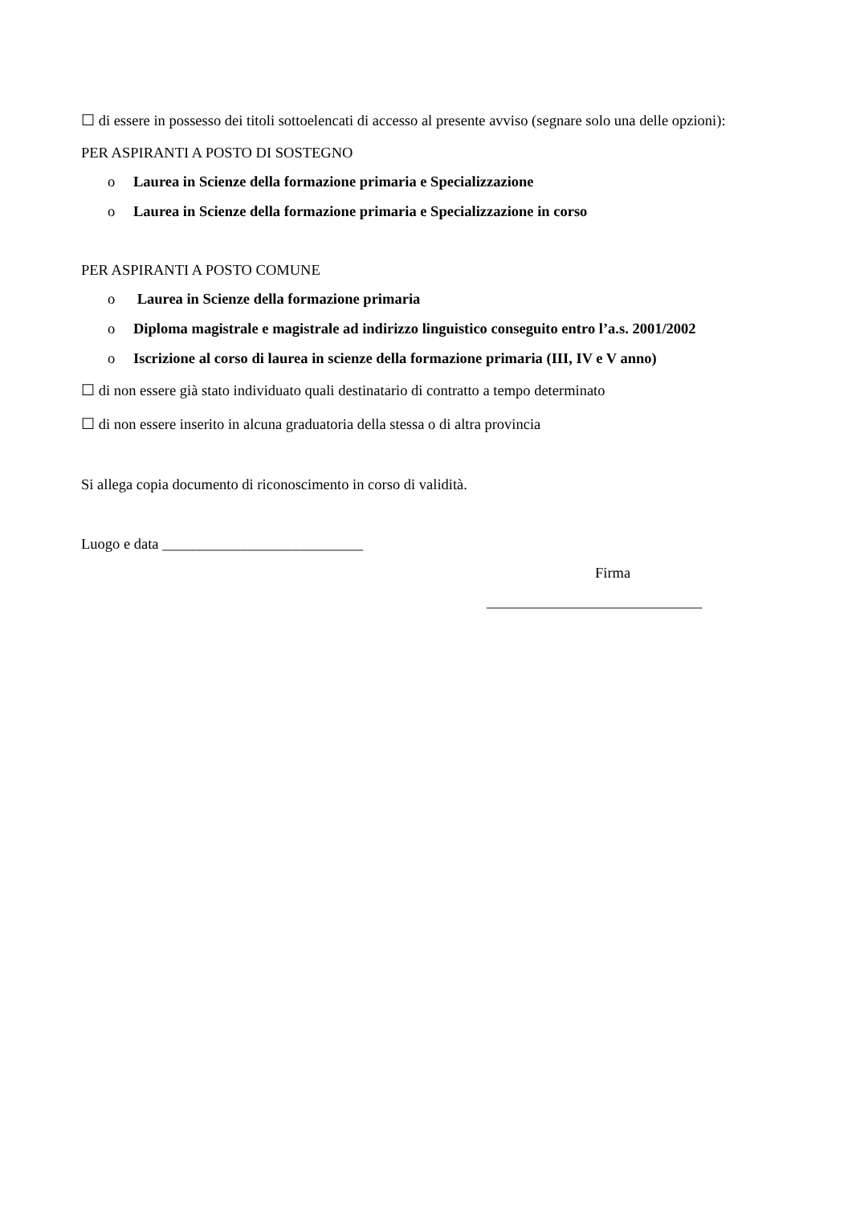☐ di essere in possesso dei titoli sottoelencati di accesso al presente avviso (segnare solo una delle opzioni):
PER ASPIRANTI A POSTO DI SOSTEGNO
o Laurea in Scienze della formazione primaria e Specializzazione
o Laurea in Scienze della formazione primaria e Specializzazione in corso
PER ASPIRANTI A POSTO COMUNE
o Laurea in Scienze della formazione primaria
o Diploma magistrale e magistrale ad indirizzo linguistico conseguito entro l’a.s. 2001/2002
o Iscrizione al corso di laurea in scienze della formazione primaria (III, IV e V anno)
☐ di non essere già stato individuato quali destinatario di contratto a tempo determinato
☐ di non essere inserito in alcuna graduatoria della stessa o di altra provincia
Si allega copia documento di riconoscimento in corso di validità.
Luogo e data ___________________________
Firma
_____________________________